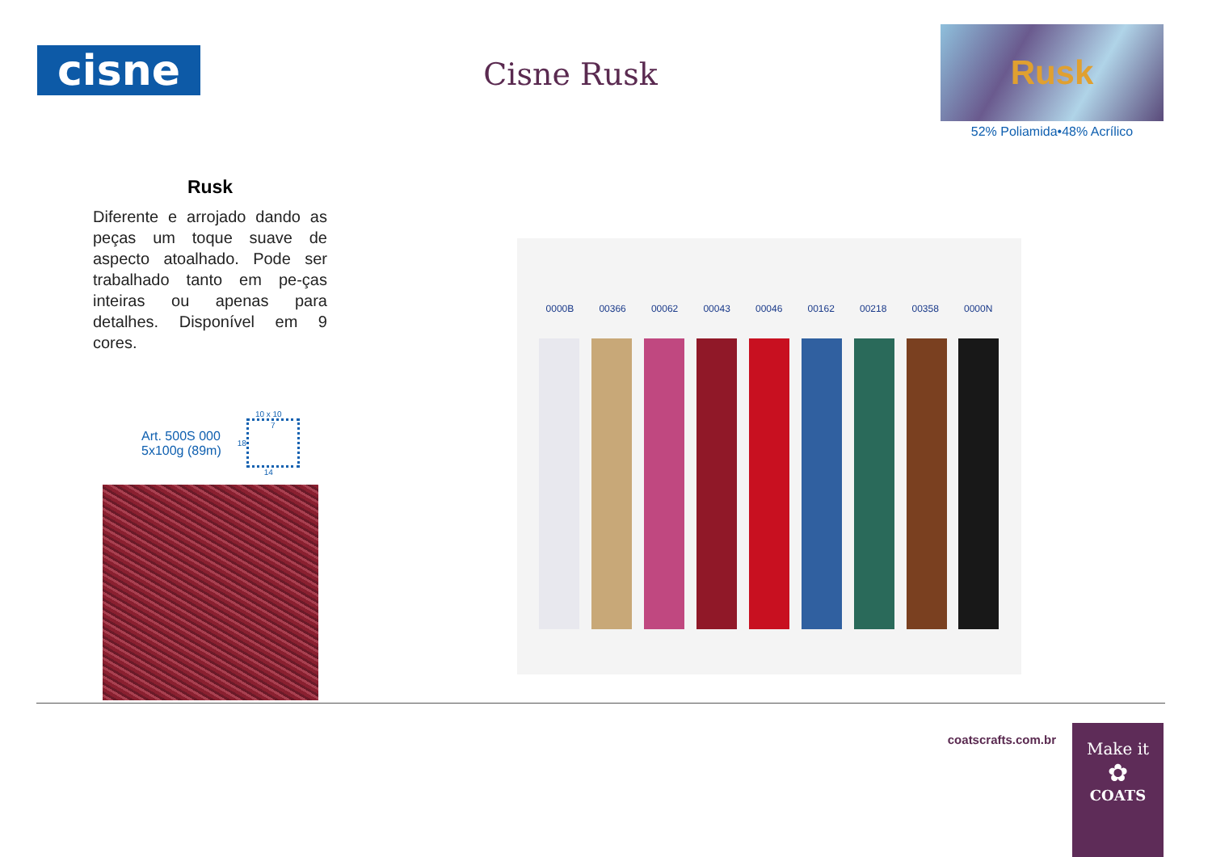cisne
Cisne Rusk
Rusk
52% Poliamida•48% Acrílico
Rusk
Diferente e arrojado dando as peças um toque suave de aspecto atoalhado. Pode ser trabalhado tanto em pe-ças inteiras ou apenas para detalhes. Disponível em 9 cores.
Art. 500S 000
5x100g (89m)
10 x 10
18
7
14
0000B 00366 00062 00043 00046 00162 00218 00358 0000N
coatscrafts.com.br
Make it
✿
COATS